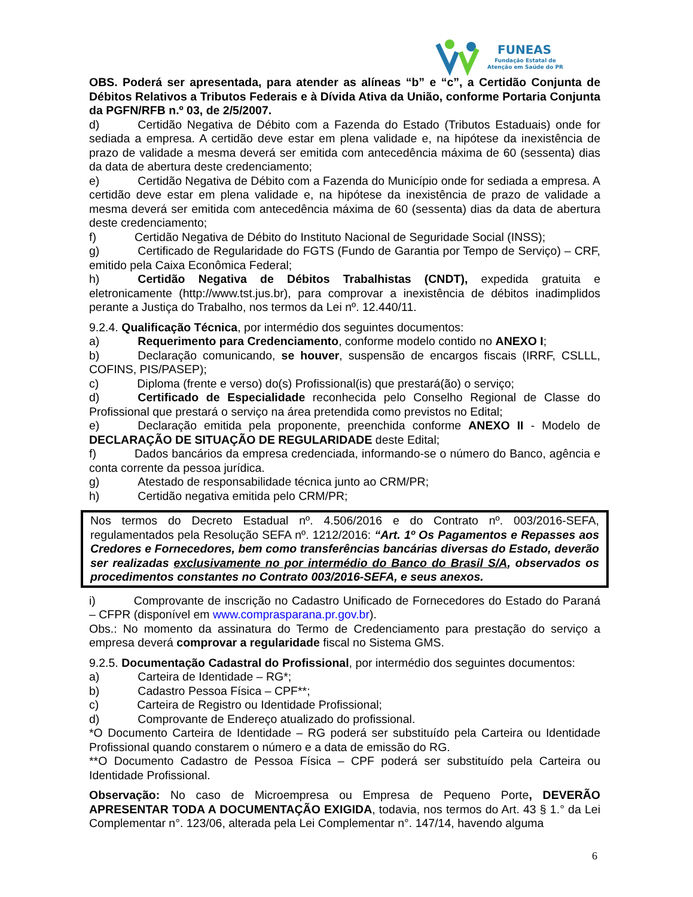FUNEAS
Fundação Estatal de
Atenção em Saúde do PR
OBS. Poderá ser apresentada, para atender as alíneas “b” e “c”, a Certidão Conjunta de Débitos Relativos a Tributos Federais e à Dívida Ativa da União, conforme Portaria Conjunta da PGFN/RFB n.º 03, de 2/5/2007.
d) Certidão Negativa de Débito com a Fazenda do Estado (Tributos Estaduais) onde for sediada a empresa. A certidão deve estar em plena validade e, na hipótese da inexistência de prazo de validade a mesma deverá ser emitida com antecedência máxima de 60 (sessenta) dias da data de abertura deste credenciamento;
e) Certidão Negativa de Débito com a Fazenda do Município onde for sediada a empresa. A certidão deve estar em plena validade e, na hipótese da inexistência de prazo de validade a mesma deverá ser emitida com antecedência máxima de 60 (sessenta) dias da data de abertura deste credenciamento;
f) Certidão Negativa de Débito do Instituto Nacional de Seguridade Social (INSS);
g) Certificado de Regularidade do FGTS (Fundo de Garantia por Tempo de Serviço) – CRF, emitido pela Caixa Econômica Federal;
h) Certidão Negativa de Débitos Trabalhistas (CNDT), expedida gratuita e eletronicamente (http://www.tst.jus.br), para comprovar a inexistência de débitos inadimplidos perante a Justiça do Trabalho, nos termos da Lei nº. 12.440/11.
9.2.4. Qualificação Técnica, por intermédio dos seguintes documentos:
a) Requerimento para Credenciamento, conforme modelo contido no ANEXO I;
b) Declaração comunicando, se houver, suspensão de encargos fiscais (IRRF, CSLLL, COFINS, PIS/PASEP);
c) Diploma (frente e verso) do(s) Profissional(is) que prestará(ão) o serviço;
d) Certificado de Especialidade reconhecida pelo Conselho Regional de Classe do Profissional que prestará o serviço na área pretendida como previstos no Edital;
e) Declaração emitida pela proponente, preenchida conforme ANEXO II - Modelo de DECLARAÇÃO DE SITUAÇÃO DE REGULARIDADE deste Edital;
f) Dados bancários da empresa credenciada, informando-se o número do Banco, agência e conta corrente da pessoa jurídica.
g) Atestado de responsabilidade técnica junto ao CRM/PR;
h) Certidão negativa emitida pelo CRM/PR;
Nos termos do Decreto Estadual nº. 4.506/2016 e do Contrato nº. 003/2016-SEFA, regulamentados pela Resolução SEFA nº. 1212/2016: “Art. 1º Os Pagamentos e Repasses aos Credores e Fornecedores, bem como transferências bancárias diversas do Estado, deverão ser realizadas exclusivamente no por intermédio do Banco do Brasil S/A, observados os procedimentos constantes no Contrato 003/2016-SEFA, e seus anexos.
i) Comprovante de inscrição no Cadastro Unificado de Fornecedores do Estado do Paraná – CFPR (disponível em www.comprasparana.pr.gov.br).
Obs.: No momento da assinatura do Termo de Credenciamento para prestação do serviço a empresa deverá comprovar a regularidade fiscal no Sistema GMS.
9.2.5. Documentação Cadastral do Profissional, por intermédio dos seguintes documentos:
a) Carteira de Identidade – RG*;
b) Cadastro Pessoa Física – CPF**;
c) Carteira de Registro ou Identidade Profissional;
d) Comprovante de Endereço atualizado do profissional.
*O Documento Carteira de Identidade – RG poderá ser substituído pela Carteira ou Identidade Profissional quando constarem o número e a data de emissão do RG.
**O Documento Cadastro de Pessoa Física – CPF poderá ser substituído pela Carteira ou Identidade Profissional.
Observação: No caso de Microempresa ou Empresa de Pequeno Porte, DEVERÃO APRESENTAR TODA A DOCUMENTAÇÃO EXIGIDA, todavia, nos termos do Art. 43 § 1.° da Lei Complementar n°. 123/06, alterada pela Lei Complementar n°. 147/14, havendo alguma
6